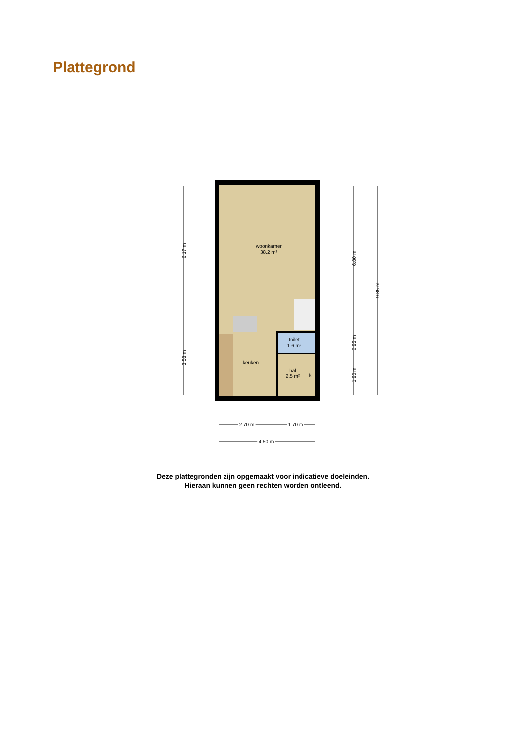Plattegrond
woonkamer
38.2 m²
toilet
1.6 m²
keuken
hal
2.5 m²
k
6.17 m
3.58 m
6.80 m
0.95 m
1.90 m
9.85 m
2.70 m
1.70 m
4.50 m
Deze plattegronden zijn opgemaakt voor indicatieve doeleinden.
Hieraan kunnen geen rechten worden ontleend.